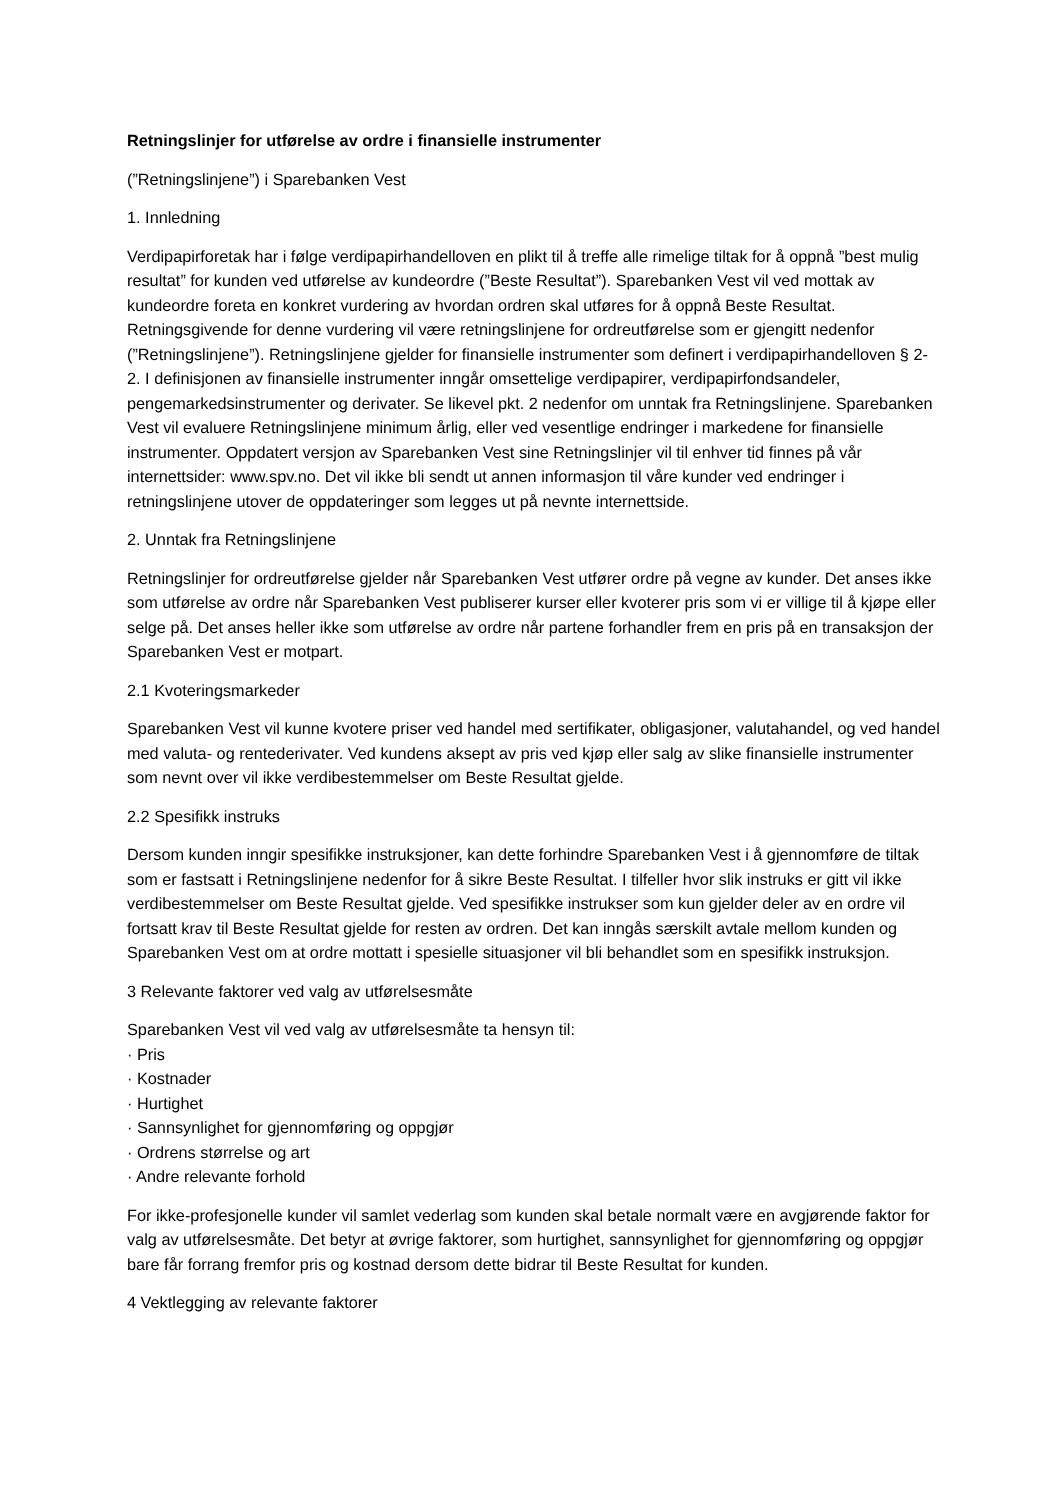Retningslinjer for utførelse av ordre i finansielle instrumenter
(”Retningslinjene”) i Sparebanken Vest
1. Innledning
Verdipapirforetak har i følge verdipapirhandelloven en plikt til å treffe alle rimelige tiltak for å oppnå ”best mulig resultat” for kunden ved utførelse av kundeordre (”Beste Resultat”). Sparebanken Vest vil ved mottak av kundeordre foreta en konkret vurdering av hvordan ordren skal utføres for å oppnå Beste Resultat. Retningsgivende for denne vurdering vil være retningslinjene for ordreutførelse som er gjengitt nedenfor (”Retningslinjene”). Retningslinjene gjelder for finansielle instrumenter som definert i verdipapirhandelloven § 2-2. I definisjonen av finansielle instrumenter inngår omsettelige verdipapirer, verdipapirfondsandeler, pengemarkedsinstrumenter og derivater. Se likevel pkt. 2 nedenfor om unntak fra Retningslinjene. Sparebanken Vest vil evaluere Retningslinjene minimum årlig, eller ved vesentlige endringer i markedene for finansielle instrumenter. Oppdatert versjon av Sparebanken Vest sine Retningslinjer vil til enhver tid finnes på vår internettsider: www.spv.no. Det vil ikke bli sendt ut annen informasjon til våre kunder ved endringer i retningslinjene utover de oppdateringer som legges ut på nevnte internettside.
2. Unntak fra Retningslinjene
Retningslinjer for ordreutførelse gjelder når Sparebanken Vest utfører ordre på vegne av kunder. Det anses ikke som utførelse av ordre når Sparebanken Vest publiserer kurser eller kvoterer pris som vi er villige til å kjøpe eller selge på. Det anses heller ikke som utførelse av ordre når partene forhandler frem en pris på en transaksjon der Sparebanken Vest er motpart.
2.1 Kvoteringsmarkeder
Sparebanken Vest vil kunne kvotere priser ved handel med sertifikater, obligasjoner, valutahandel, og ved handel med valuta- og rentederivater. Ved kundens aksept av pris ved kjøp eller salg av slike finansielle instrumenter som nevnt over vil ikke verdibestemmelser om Beste Resultat gjelde.
2.2 Spesifikk instruks
Dersom kunden inngir spesifikke instruksjoner, kan dette forhindre Sparebanken Vest i å gjennomføre de tiltak som er fastsatt i Retningslinjene nedenfor for å sikre Beste Resultat. I tilfeller hvor slik instruks er gitt vil ikke verdibestemmelser om Beste Resultat gjelde. Ved spesifikke instrukser som kun gjelder deler av en ordre vil fortsatt krav til Beste Resultat gjelde for resten av ordren. Det kan inngås særskilt avtale mellom kunden og Sparebanken Vest om at ordre mottatt i spesielle situasjoner vil bli behandlet som en spesifikk instruksjon.
3 Relevante faktorer ved valg av utførelsesmåte
Sparebanken Vest vil ved valg av utførelsesmåte ta hensyn til:
· Pris
· Kostnader
· Hurtighet
· Sannsynlighet for gjennomføring og oppgjør
· Ordrens størrelse og art
· Andre relevante forhold
For ikke-profesjonelle kunder vil samlet vederlag som kunden skal betale normalt være en avgjørende faktor for valg av utførelsesmåte. Det betyr at øvrige faktorer, som hurtighet, sannsynlighet for gjennomføring og oppgjør bare får forrang fremfor pris og kostnad dersom dette bidrar til Beste Resultat for kunden.
4 Vektlegging av relevante faktorer